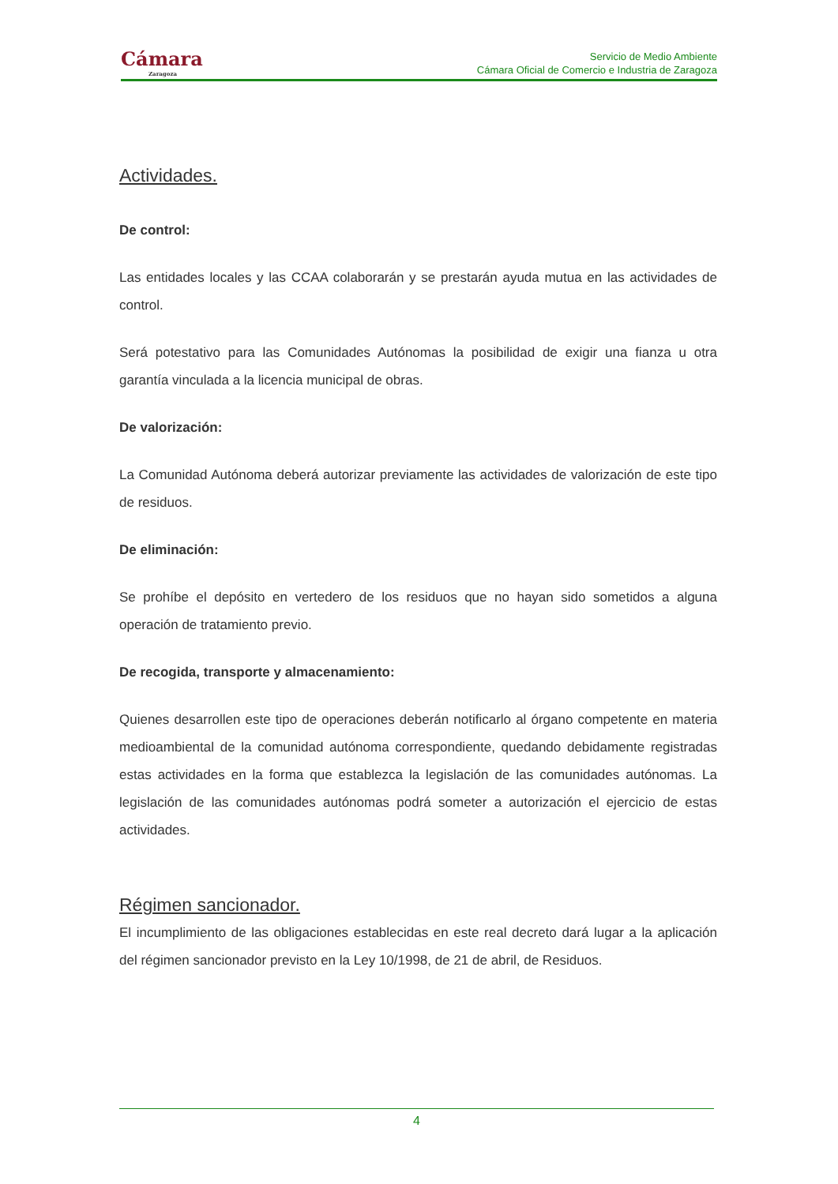Cámara
Zaragoza
Servicio de Medio Ambiente
Cámara Oficial de Comercio e Industria de Zaragoza
Actividades.
De control:
Las entidades locales y las CCAA colaborarán y se prestarán ayuda mutua en las actividades de control.
Será potestativo para las Comunidades Autónomas la posibilidad de exigir una fianza u otra garantía vinculada a la licencia municipal de obras.
De valorización:
La Comunidad Autónoma deberá autorizar previamente las actividades de valorización de este tipo de residuos.
De eliminación:
Se prohíbe el depósito en vertedero de los residuos que no hayan sido sometidos a alguna operación de tratamiento previo.
De recogida, transporte y almacenamiento:
Quienes desarrollen este tipo de operaciones deberán notificarlo al órgano competente en materia medioambiental de la comunidad autónoma correspondiente, quedando debidamente registradas estas actividades en la forma que establezca la legislación de las comunidades autónomas. La legislación de las comunidades autónomas podrá someter a autorización el ejercicio de estas actividades.
Régimen sancionador.
El incumplimiento de las obligaciones establecidas en este real decreto dará lugar a la aplicación del régimen sancionador previsto en la Ley 10/1998, de 21 de abril, de Residuos.
4